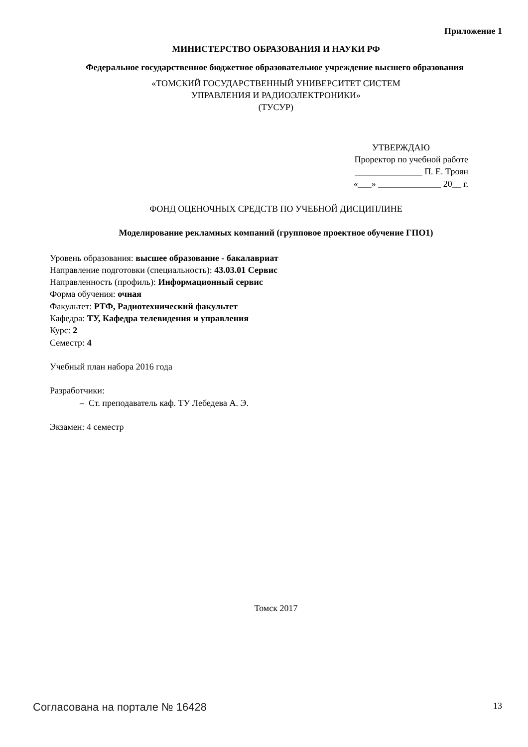Приложение 1
МИНИСТЕРСТВО ОБРАЗОВАНИЯ И НАУКИ РФ
Федеральное государственное бюджетное образовательное учреждение высшего образования
«ТОМСКИЙ ГОСУДАРСТВЕННЫЙ УНИВЕРСИТЕТ СИСТЕМ
УПРАВЛЕНИЯ И РАДИОЭЛЕКТРОНИКИ»
(ТУСУР)
УТВЕРЖДАЮ
Проректор по учебной работе
_______________ П. Е. Троян
«___» ______________ 20__ г.
ФОНД ОЦЕНОЧНЫХ СРЕДСТВ ПО УЧЕБНОЙ ДИСЦИПЛИНЕ
Моделирование рекламных компаний (групповое проектное обучение ГПО1)
Уровень образования: высшее образование - бакалавриат
Направление подготовки (специальность): 43.03.01 Сервис
Направленность (профиль): Информационный сервис
Форма обучения: очная
Факультет: РТФ, Радиотехнический факультет
Кафедра: ТУ, Кафедра телевидения и управления
Курс: 2
Семестр: 4
Учебный план набора 2016 года
Разработчики:
– Ст. преподаватель каф. ТУ Лебедева А. Э.
Экзамен: 4 семестр
Томск 2017
Согласована на портале № 16428 13